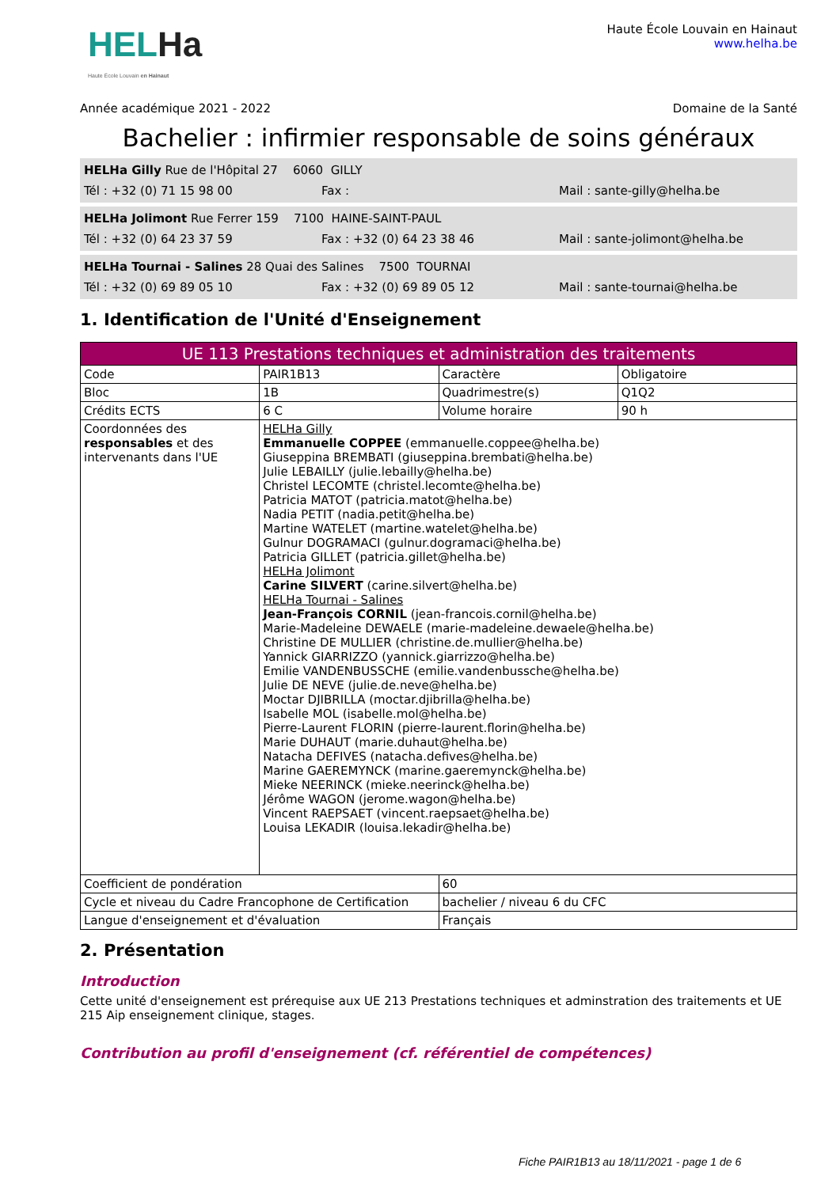HELHa
Haute École Louvain en Hainaut
Haute École Louvain en Hainaut
www.helha.be
Année académique 2021 - 2022 Domaine de la Santé
Bachelier : infirmier responsable de soins généraux
HELHa Gilly Rue de l'Hôpital 27 6060 GILLY
Tél : +32 (0) 71 15 98 00 Fax : Mail : sante-gilly@helha.be
HELHa Jolimont Rue Ferrer 159 7100 HAINE-SAINT-PAUL
Tél : +32 (0) 64 23 37 59 Fax : +32 (0) 64 23 38 46 Mail : sante-jolimont@helha.be
HELHa Tournai - Salines 28 Quai des Salines 7500 TOURNAI
Tél : +32 (0) 69 89 05 10 Fax : +32 (0) 69 89 05 12 Mail : sante-tournai@helha.be
1. Identification de l'Unité d'Enseignement
| UE 113 Prestations techniques et administration des traitements | | | |
| Code | PAIR1B13 | Caractère | Obligatoire |
| Bloc | 1B | Quadrimestre(s) | Q1Q2 |
| Crédits ECTS | 6 C | Volume horaire | 90 h |
| Coordonnées des responsables et des intervenants dans l'UE | HELHa Gilly Emmanuelle COPPEE (emmanuelle.coppee@helha.be) Giuseppina BREMBATI (giuseppina.brembati@helha.be) Julie LEBAILLY (julie.lebailly@helha.be) Christel LECOMTE (christel.lecomte@helha.be) Patricia MATOT (patricia.matot@helha.be) Nadia PETIT (nadia.petit@helha.be) Martine WATELET (martine.watelet@helha.be) Gulnur DOGRAMACI (gulnur.dogramaci@helha.be) Patricia GILLET (patricia.gillet@helha.be) HELHa Jolimont Carine SILVERT (carine.silvert@helha.be) HELHa Tournai - Salines Jean-François CORNIL (jean-francois.cornil@helha.be) Marie-Madeleine DEWAELE (marie-madeleine.dewaele@helha.be) Christine DE MULLIER (christine.de.mullier@helha.be) Yannick GIARRIZZO (yannick.giarrizzo@helha.be) Emilie VANDENBUSSCHE (emilie.vandenbussche@helha.be) Julie DE NEVE (julie.de.neve@helha.be) Moctar DJIBRILLA (moctar.djibrilla@helha.be) Isabelle MOL (isabelle.mol@helha.be) Pierre-Laurent FLORIN (pierre-laurent.florin@helha.be) Marie DUHAUT (marie.duhaut@helha.be) Natacha DEFIVES (natacha.defives@helha.be) Marine GAEREMYNCK (marine.gaeremynck@helha.be) Mieke NEERINCK (mieke.neerinck@helha.be) Jérôme WAGON (jerome.wagon@helha.be) Vincent RAEPSAET (vincent.raepsaet@helha.be) Louisa LEKADIR (louisa.lekadir@helha.be) | | |
| Coefficient de pondération | | 60 | |
| Cycle et niveau du Cadre Francophone de Certification | | bachelier / niveau 6 du CFC | |
| Langue d'enseignement et d'évaluation | | Français | |
2. Présentation
Introduction
Cette unité d'enseignement est prérequise aux UE 213 Prestations techniques et adminstration des traitements et UE 215 Aip enseignement clinique, stages.
Contribution au profil d'enseignement (cf. référentiel de compétences)
Fiche PAIR1B13 au 18/11/2021 - page 1 de 6